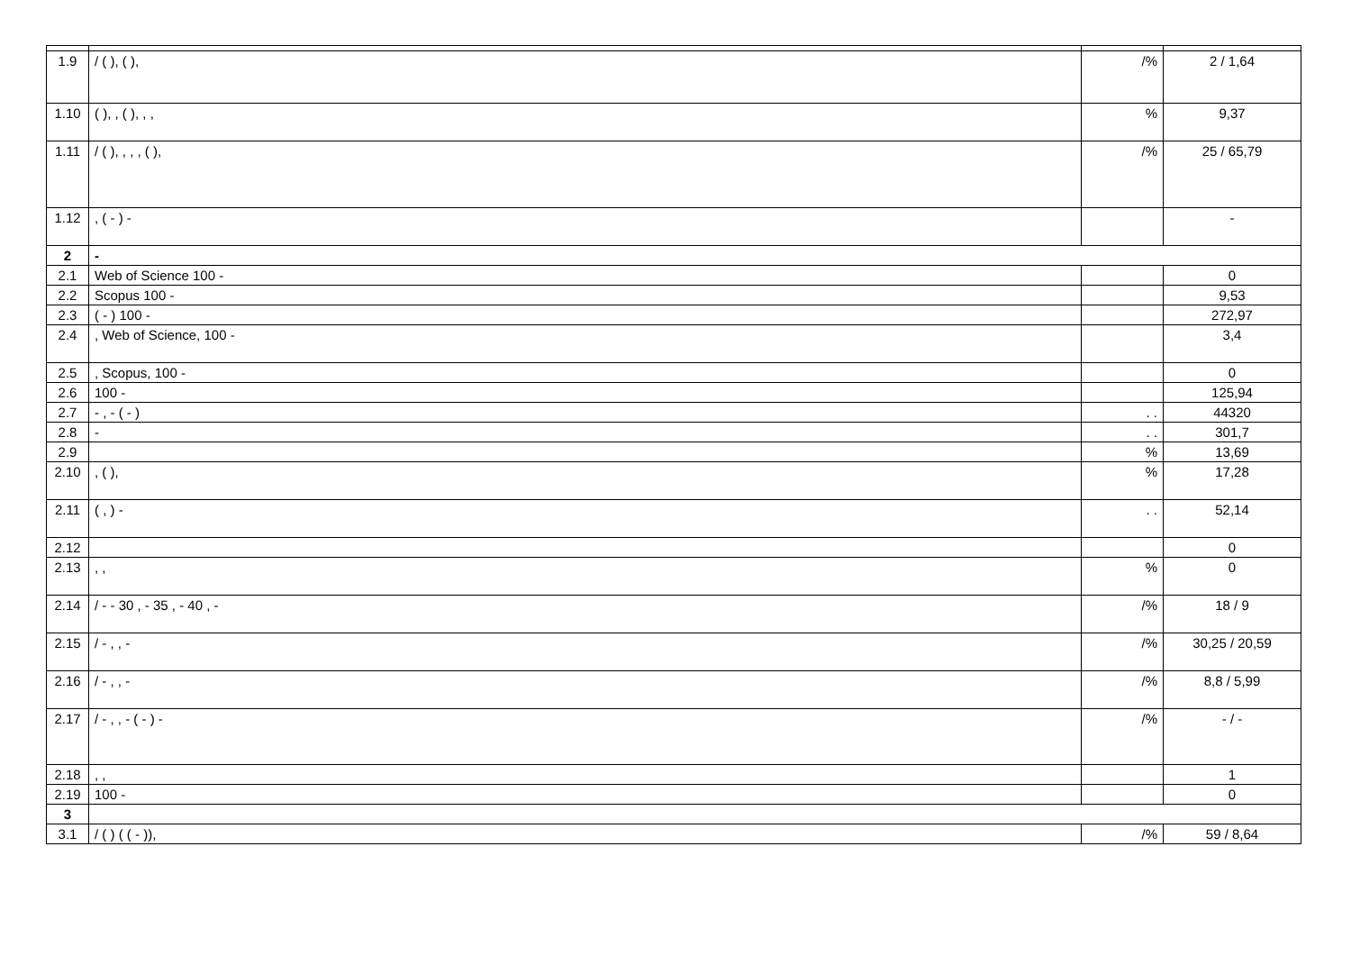| 1.9 | / ( ), ( ), | /% | 2 / 1,64 |
| 1.10 | ( ), , ( ), , , | % | 9,37 |
| 1.11 | / ( ), , , , ( ), | /% | 25 / 65,79 |
| 1.12 | , ( - ) - | | - |
| 2 | - | | |
| 2.1 | Web of Science 100 - | | 0 |
| 2.2 | Scopus 100 - | | 9,53 |
| 2.3 | ( - ) 100 - | | 272,97 |
| 2.4 | , Web of Science, 100 - | | 3,4 |
| 2.5 | , Scopus, 100 - | | 0 |
| 2.6 | 100 - | | 125,94 |
| 2.7 | - , - ( - ) | . . | 44320 |
| 2.8 | - | . . | 301,7 |
| 2.9 | | % | 13,69 |
| 2.10 | , ( ), | % | 17,28 |
| 2.11 | ( , ) - | . . | 52,14 |
| 2.12 | | | 0 |
| 2.13 | , , | % | 0 |
| 2.14 | / - - 30 , - 35 , - 40 , - | /% | 18 / 9 |
| 2.15 | / - , , - | /% | 30,25 / 20,59 |
| 2.16 | / - , , - | /% | 8,8 / 5,99 |
| 2.17 | / - , , - ( - ) - | /% | - / - |
| 2.18 | , , | | 1 |
| 2.19 | 100 - | | 0 |
| 3 | | | |
| 3.1 | / ( ) ( ( - )), | /% | 59 / 8,64 |